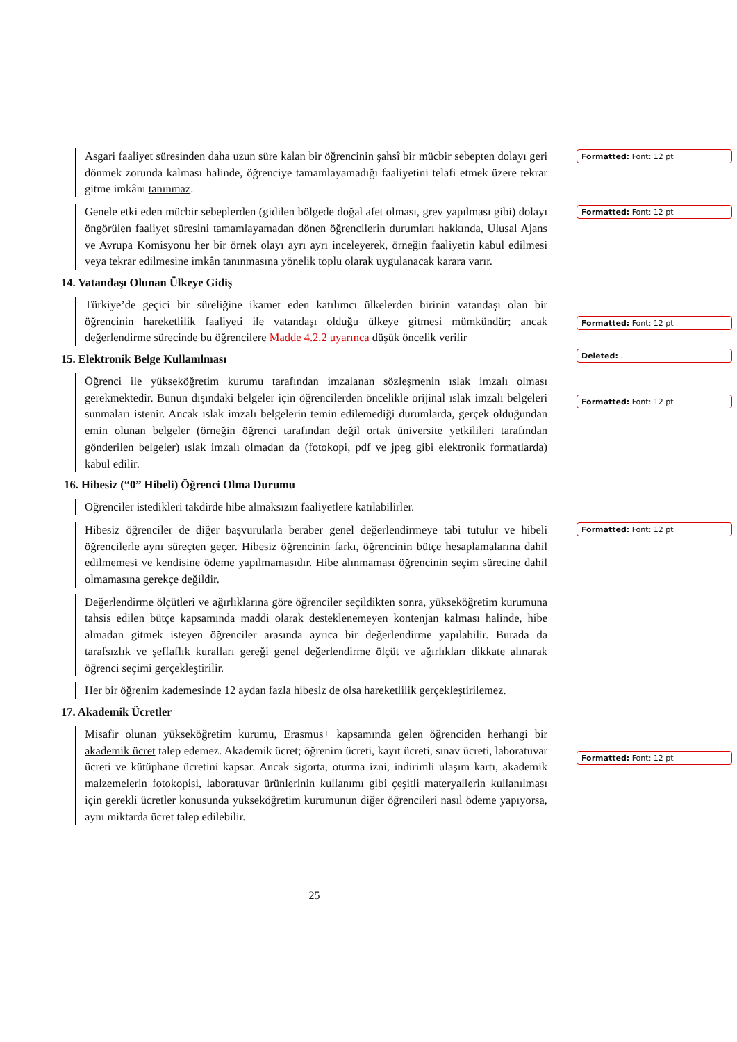Asgari faaliyet süresinden daha uzun süre kalan bir öğrencinin şahsî bir mücbir sebepten dolayı geri dönmek zorunda kalması halinde, öğrenciye tamamlayamadığı faaliyetini telafi etmek üzere tekrar gitme imkânı tanınmaz.
Genele etki eden mücbir sebeplerden (gidilen bölgede doğal afet olması, grev yapılması gibi) dolayı öngörülen faaliyet süresini tamamlayamadan dönen öğrencilerin durumları hakkında, Ulusal Ajans ve Avrupa Komisyonu her bir örnek olayı ayrı ayrı inceleyerek, örneğin faaliyetin kabul edilmesi veya tekrar edilmesine imkân tanınmasına yönelik toplu olarak uygulanacak karara varır.
14. Vatandaşı Olunan Ülkeye Gidiş
Türkiye’de geçici bir süreliğine ikamet eden katılımcı ülkelerden birinin vatandaşı olan bir öğrencinin hareketlilik faaliyeti ile vatandaşı olduğu ülkeye gitmesi mümkündür; ancak değerlendirme sürecinde bu öğrencilere Madde 4.2.2 uyarınca düşük öncelik verilir
15. Elektronik Belge Kullanılması
Öğrenci ile yükseköğretim kurumu tarafından imzalanan sözleşmenin ıslak imzalı olması gerekmektedir. Bunun dışındaki belgeler için öğrencilerden öncelikle orijinal ıslak imzalı belgeleri sunmaları istenir. Ancak ıslak imzalı belgelerin temin edilemediği durumlarda, gerçek olduğundan emin olunan belgeler (örneğin öğrenci tarafından değil ortak üniversite yetkilileri tarafından gönderilen belgeler) ıslak imzalı olmadan da (fotokopi, pdf ve jpeg gibi elektronik formatlarda) kabul edilir.
16. Hibesiz (“0” Hibeli) Öğrenci Olma Durumu
Öğrenciler istedikleri takdirde hibe almaksızın faaliyetlere katılabilirler.
Hibesiz öğrenciler de diğer başvurularla beraber genel değerlendirmeye tabi tutulur ve hibeli öğrencilerle aynı süreçten geçer. Hibesiz öğrencinin farkı, öğrencinin bütçe hesaplamalarına dahil edilmemesi ve kendisine ödeme yapılmamasıdır. Hibe alınmaması öğrencinin seçim sürecine dahil olmamasına gerekçe değildir.
Değerlendirme ölçütleri ve ağırlıklarına göre öğrenciler seçildikten sonra, yükseköğretim kurumuna tahsis edilen bütçe kapsamında maddi olarak desteklenemeyen kontenjan kalması halinde, hibe almadan gitmek isteyen öğrenciler arasında ayrıca bir değerlendirme yapılabilir. Burada da tarafsızlık ve şeffaflık kuralları gereği genel değerlendirme ölçüt ve ağırlıkları dikkate alınarak öğrenci seçimi gerçekleştirilir.
Her bir öğrenim kademesinde 12 aydan fazla hibesiz de olsa hareketlilik gerçekleştirilemez.
17. Akademik Ücretler
Misafir olunan yükseköğretim kurumu, Erasmus+ kapsamında gelen öğrenciden herhangi bir akademik ücret talep edemez. Akademik ücret; öğrenim ücreti, kayıt ücreti, sınav ücreti, laboratuvar ücreti ve kütüphane ücretini kapsar. Ancak sigorta, oturma izni, indirimli ulaşım kartı, akademik malzemelerin fotokopisi, laboratuvar ürünlerinin kullanımı gibi çeşitli materyallerin kullanılması için gerekli ücretler konusunda yükseköğretim kurumunun diğer öğrencileri nasıl ödeme yapıyorsa, aynı miktarda ücret talep edilebilir.
Formatted: Font: 12 pt
Formatted: Font: 12 pt
Formatted: Font: 12 pt
Deleted: .
Formatted: Font: 12 pt
Formatted: Font: 12 pt
Formatted: Font: 12 pt
25